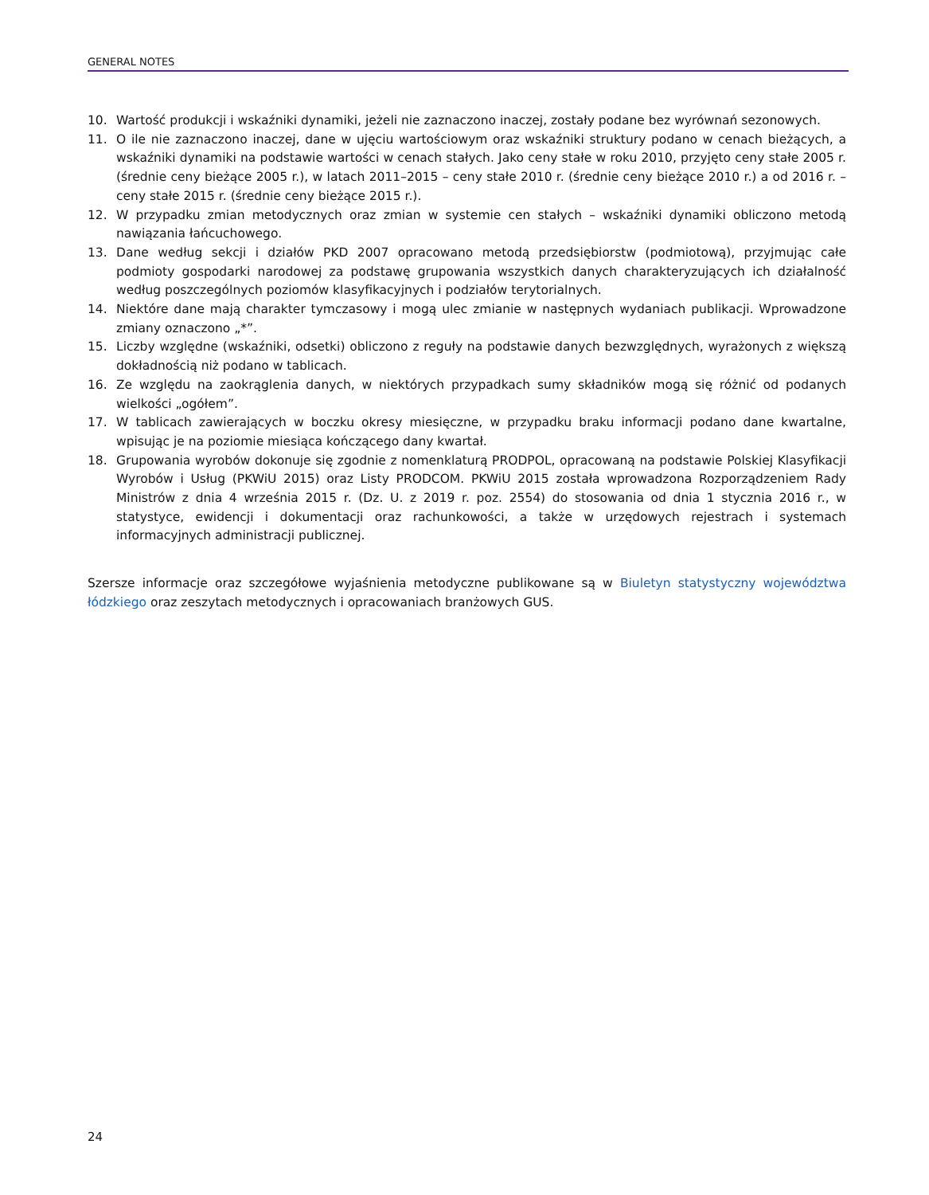GENERAL NOTES
10. Wartość produkcji i wskaźniki dynamiki, jeżeli nie zaznaczono inaczej, zostały podane bez wyrównań sezonowych.
11. O ile nie zaznaczono inaczej, dane w ujęciu wartościowym oraz wskaźniki struktury podano w cenach bieżących, a wskaźniki dynamiki na podstawie wartości w cenach stałych. Jako ceny stałe w roku 2010, przyjęto ceny stałe 2005 r. (średnie ceny bieżące 2005 r.), w latach 2011–2015 – ceny stałe 2010 r. (średnie ceny bieżące 2010 r.) a od 2016 r. – ceny stałe 2015 r. (średnie ceny bieżące 2015 r.).
12. W przypadku zmian metodycznych oraz zmian w systemie cen stałych – wskaźniki dynamiki obliczono metodą nawiązania łańcuchowego.
13. Dane według sekcji i działów PKD 2007 opracowano metodą przedsiębiorstw (podmiotową), przyjmując całe podmioty gospodarki narodowej za podstawę grupowania wszystkich danych charakteryzujących ich działalność według poszczególnych poziomów klasyfikacyjnych i podziałów terytorialnych.
14. Niektóre dane mają charakter tymczasowy i mogą ulec zmianie w następnych wydaniach publikacji. Wprowadzone zmiany oznaczono „*”.
15. Liczby względne (wskaźniki, odsetki) obliczono z reguły na podstawie danych bezwzględnych, wyrażonych z większą dokładnością niż podano w tablicach.
16. Ze względu na zaokrąglenia danych, w niektórych przypadkach sumy składników mogą się różnić od podanych wielkości „ogółem”.
17. W tablicach zawierających w boczku okresy miesięczne, w przypadku braku informacji podano dane kwartalne, wpisując je na poziomie miesiąca kończącego dany kwartał.
18. Grupowania wyrobów dokonuje się zgodnie z nomenklaturą PRODPOL, opracowaną na podstawie Polskiej Klasyfikacji Wyrobów i Usług (PKWiU 2015) oraz Listy PRODCOM. PKWiU 2015 została wprowadzona Rozporządzeniem Rady Ministrów z dnia 4 września 2015 r. (Dz. U. z 2019 r. poz. 2554) do stosowania od dnia 1 stycznia 2016 r., w statystyce, ewidencji i dokumentacji oraz rachunkowości, a także w urzędowych rejestrach i systemach informacyjnych administracji publicznej.
Szersze informacje oraz szczegółowe wyjaśnienia metodyczne publikowane są w Biuletyn statystyczny województwa łódzkiego oraz zeszytach metodycznych i opracowaniach branżowych GUS.
24